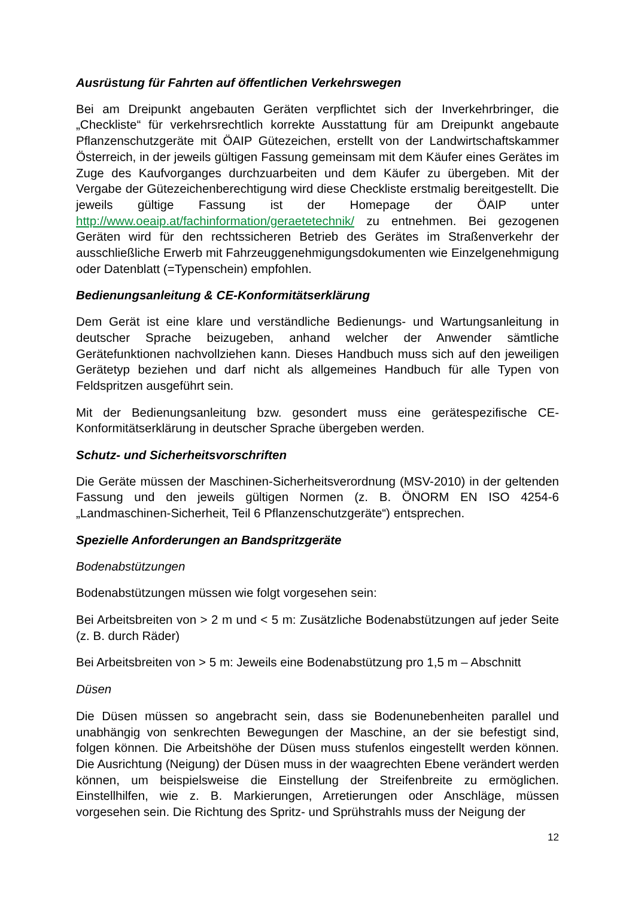Ausrüstung für Fahrten auf öffentlichen Verkehrswegen
Bei am Dreipunkt angebauten Geräten verpflichtet sich der Inverkehrbringer, die „Checkliste“ für verkehrsrechtlich korrekte Ausstattung für am Dreipunkt angebaute Pflanzenschutzgeräte mit ÖAIP Gütezeichen, erstellt von der Landwirtschaftskammer Österreich, in der jeweils gültigen Fassung gemeinsam mit dem Käufer eines Gerätes im Zuge des Kaufvorganges durchzuarbeiten und dem Käufer zu übergeben. Mit der Vergabe der Gütezeichenberechtigung wird diese Checkliste erstmalig bereitgestellt. Die jeweils gültige Fassung ist der Homepage der ÖAIP unter http://www.oeaip.at/fachinformation/geraetetechnik/ zu entnehmen. Bei gezogenen Geräten wird für den rechtssicheren Betrieb des Gerätes im Straßenverkehr der ausschließliche Erwerb mit Fahrzeuggenehmigungsdokumenten wie Einzelgenehmigung oder Datenblatt (=Typenschein) empfohlen.
Bedienungsanleitung & CE-Konformitätserklärung
Dem Gerät ist eine klare und verständliche Bedienungs- und Wartungsanleitung in deutscher Sprache beizugeben, anhand welcher der Anwender sämtliche Gerätefunktionen nachvollziehen kann. Dieses Handbuch muss sich auf den jeweiligen Gerätetyp beziehen und darf nicht als allgemeines Handbuch für alle Typen von Feldspritzen ausgeführt sein.
Mit der Bedienungsanleitung bzw. gesondert muss eine gerätespezifische CE-Konformitätserklärung in deutscher Sprache übergeben werden.
Schutz- und Sicherheitsvorschriften
Die Geräte müssen der Maschinen-Sicherheitsverordnung (MSV-2010) in der geltenden Fassung und den jeweils gültigen Normen (z. B. ÖNORM EN ISO 4254-6 „Landmaschinen-Sicherheit, Teil 6 Pflanzenschutzgeräte“) entsprechen.
Spezielle Anforderungen an Bandspritzgeräte
Bodenabstützungen
Bodenabstützungen müssen wie folgt vorgesehen sein:
Bei Arbeitsbreiten von > 2 m und < 5 m: Zusätzliche Bodenabstützungen auf jeder Seite (z. B. durch Räder)
Bei Arbeitsbreiten von > 5 m: Jeweils eine Bodenabstützung pro 1,5 m – Abschnitt
Düsen
Die Düsen müssen so angebracht sein, dass sie Bodenunebenheiten parallel und unabhängig von senkrechten Bewegungen der Maschine, an der sie befestigt sind, folgen können. Die Arbeitshöhe der Düsen muss stufenlos eingestellt werden können. Die Ausrichtung (Neigung) der Düsen muss in der waagrechten Ebene verändert werden können, um beispielsweise die Einstellung der Streifenbreite zu ermöglichen. Einstellhilfen, wie z. B. Markierungen, Arretierungen oder Anschläge, müssen vorgesehen sein. Die Richtung des Spritz- und Sprühstrahls muss der Neigung der
12